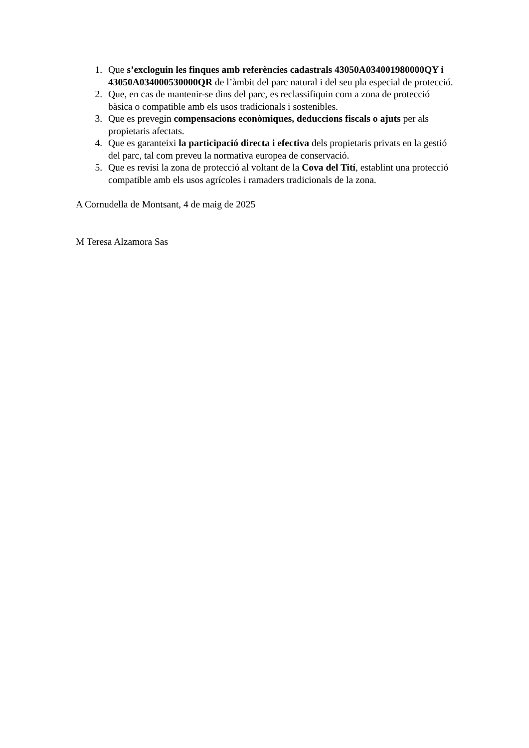1. Que s’excloguin les finques amb referències cadastrals 43050A034001980000QY i 43050A034000530000QR de l’àmbit del parc natural i del seu pla especial de protecció.
2. Que, en cas de mantenir-se dins del parc, es reclassifiquin com a zona de protecció bàsica o compatible amb els usos tradicionals i sostenibles.
3. Que es prevegin compensacions econòmiques, deduccions fiscals o ajuts per als propietaris afectats.
4. Que es garanteixi la participació directa i efectiva dels propietaris privats en la gestió del parc, tal com preveu la normativa europea de conservació.
5. Que es revisi la zona de protecció al voltant de la Cova del Tití, establint una protecció compatible amb els usos agrícoles i ramaders tradicionals de la zona.
A Cornudella de Montsant, 4 de maig de 2025
M Teresa Alzamora Sas